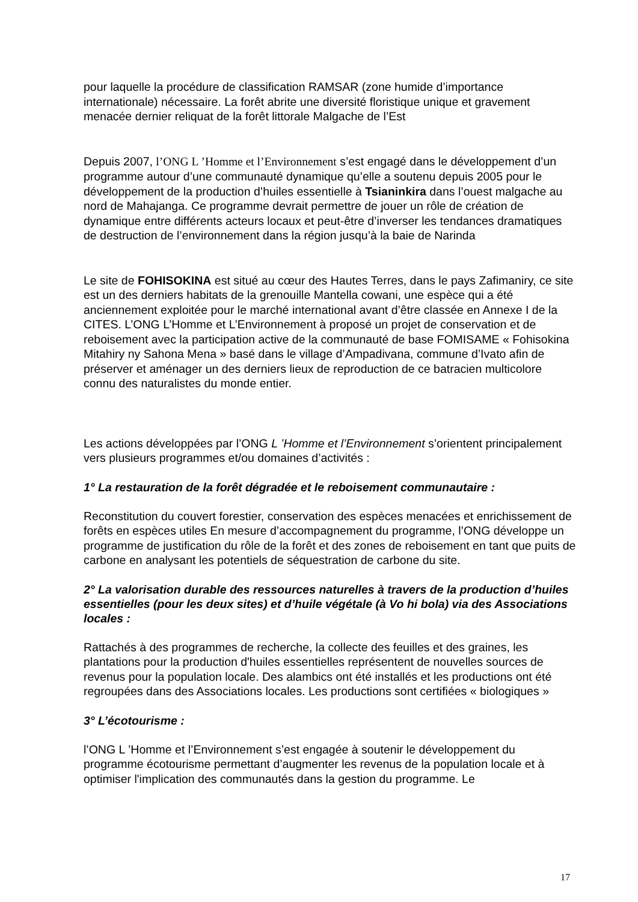pour laquelle la procédure de classification RAMSAR (zone humide d’importance internationale) nécessaire. La forêt abrite une diversité floristique unique et gravement menacée dernier reliquat de la forêt littorale Malgache de l’Est
Depuis 2007, l’ONG L ’Homme et l’Environnement s’est engagé dans le développement d’un programme autour d’une communauté dynamique qu’elle a soutenu depuis 2005 pour le développement de la production d’huiles essentielle à Tsianinkira dans l’ouest malgache au nord de Mahajanga. Ce programme devrait permettre de jouer un rôle de création de dynamique entre différents acteurs locaux et peut-être d’inverser les tendances dramatiques de destruction de l’environnement dans la région jusqu’à la baie de Narinda
Le site de FOHISOKINA est situé au cœur des Hautes Terres, dans le pays Zafimaniry, ce site est un des derniers habitats de la grenouille Mantella cowani, une espèce qui a été anciennement exploitée pour le marché international avant d’être classée en Annexe I de la CITES. L’ONG L’Homme et L’Environnement à proposé un projet de conservation et de reboisement avec la participation active de la communauté de base FOMISAME « Fohisokina Mitahiry ny Sahona Mena » basé dans le village d’Ampadivana, commune d’Ivato afin de préserver et aménager un des derniers lieux de reproduction de ce batracien multicolore connu des naturalistes du monde entier.
Les actions développées par l’ONG L ’Homme et l’Environnement s’orientent principalement vers plusieurs programmes et/ou domaines d’activités :
1° La restauration de la forêt dégradée et le reboisement communautaire :
Reconstitution du couvert forestier, conservation des espèces menacées et enrichissement de forêts en espèces utiles En mesure d’accompagnement du programme, l’ONG développe un programme de justification du rôle de la forêt et des zones de reboisement en tant que puits de carbone en analysant les potentiels de séquestration de carbone du site.
2° La valorisation durable des ressources naturelles à travers de la production d’huiles essentielles (pour les deux sites) et d’huile végétale (à Vo hi bola) via des Associations locales :
Rattachés à des programmes de recherche, la collecte des feuilles et des graines, les plantations pour la production d'huiles essentielles représentent de nouvelles sources de revenus pour la population locale. Des alambics ont été installés et les productions ont été regroupées dans des Associations locales. Les productions sont certifiées « biologiques »
3° L’écotourisme :
l’ONG L ’Homme et l’Environnement s’est engagée à soutenir le développement du programme écotourisme permettant d’augmenter les revenus de la population locale et à optimiser l'implication des communautés dans la gestion du programme. Le
17